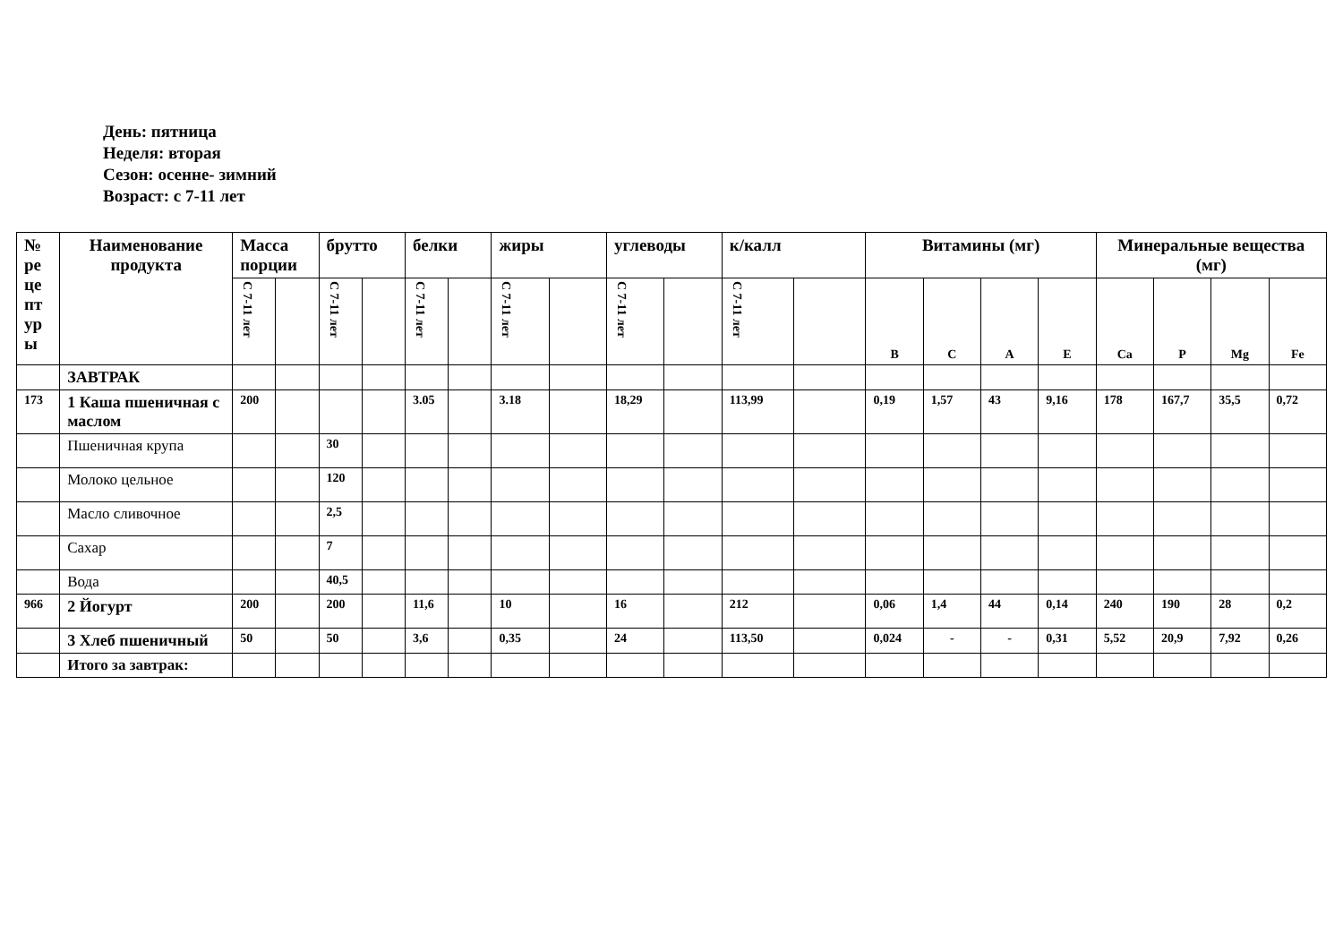День: пятница
Неделя: вторая
Сезон: осенне- зимний
Возраст: с 7-11 лет
| № ре це пт ур ы | Наименование продукта | Масса порции | | брутто | | белки | | жиры | | углеводы | | к/калл | | Витамины (мг) | | | | Минеральные вещества (мг) | | | |
| --- | --- | --- | --- | --- | --- | --- | --- | --- | --- | --- | --- | --- | --- | --- | --- | --- | --- | --- | --- | --- | --- |
| | | С 7-11 лет | | С 7-11 лет | | С 7-11 лет | | С 7-11 лет | | С 7-11 лет | | С 7-11 лет | | B | C | A | E | Ca | P | Mg | Fe |
| | ЗАВТРАК | | | | | | | | | | | | | | | | | | | | |
| 173 | 1 Каша пшеничная с маслом | 200 | | | | 3.05 | | 3.18 | | 18,29 | | 113,99 | | 0,19 | 1,57 | 43 | 9,16 | 178 | 167,7 | 35,5 | 0,72 |
| | Пшеничная крупа | | | 30 | | | | | | | | | | | | | | | | | |
| | Молоко цельное | | | 120 | | | | | | | | | | | | | | | | | |
| | Масло сливочное | | | 2,5 | | | | | | | | | | | | | | | | | |
| | Сахар | | | 7 | | | | | | | | | | | | | | | | | |
| | Вода | | | 40,5 | | | | | | | | | | | | | | | | | |
| 966 | 2 Йогурт | 200 | | 200 | | 11,6 | | 10 | | 16 | | 212 | | 0,06 | 1,4 | 44 | 0,14 | 240 | 190 | 28 | 0,2 |
| | 3 Хлеб пшеничный | 50 | | 50 | | 3,6 | | 0,35 | | 24 | | 113,50 | | 0,024 | - | - | 0,31 | 5,52 | 20,9 | 7,92 | 0,26 |
| | Итого за завтрак: | | | | | | | | | | | | | | | | | | | | |